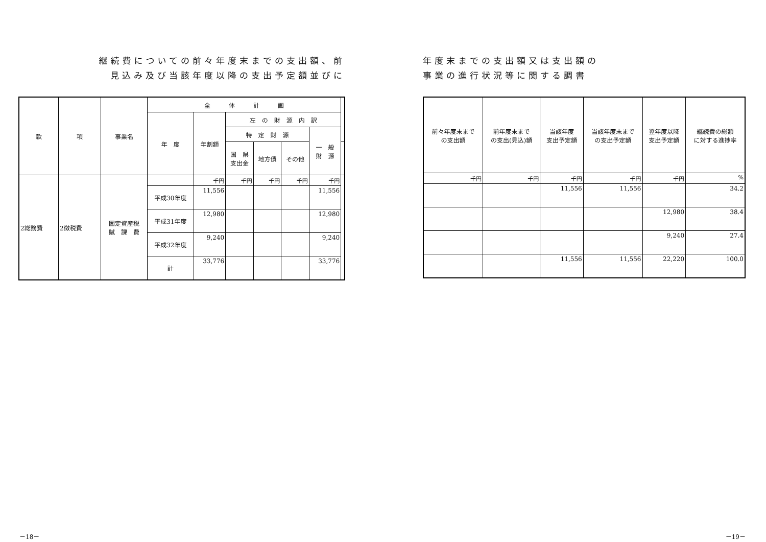継続費についての前々年度末までの支出額、前
見込み及び当該年度以降の支出予定額並びに
| 款 | 項 | 事業名 | 全 体 計 画 | | | | | | |
| --- | --- | --- | --- | --- | --- | --- | --- | --- | --- |
| | | | 年 度 | 年割額 | 左 の 財 源 内 訳 | | | | |
| | | | | | 特 定 財 源 | | | 一 般 財 源 | |
| | | | | | 国 県 支出金 | 地方債 | その他 | | |
| 2総務費 | 2徴税費 | 固定資産税 賦 課 費 | | 千円 | 千円 | 千円 | 千円 | 千円 | |
| | | | 平成30年度 | 11,556 | | | | 11,556 | |
| | | | 平成31年度 | 12,980 | | | | 12,980 | |
| | | | 平成32年度 | 9,240 | | | | 9,240 | |
| | | | 計 | 33,776 | | | | 33,776 | |
年度末までの支出額又は支出額の
事業の進行状況等に関する調書
| 前々年度末まで の支出額 | 前年度末まで の支出(見込)額 | 当該年度 支出予定額 | 当該年度末まで の支出予定額 | 翌年度以降 支出予定額 | 継続費の総額 に対する進捗率 |
| --- | --- | --- | --- | --- | --- |
| 千円 | 千円 | 千円 | 千円 | 千円 | % |
| | | 11,556 | 11,556 | | 34.2 |
| | | | | 12,980 | 38.4 |
| | | | | 9,240 | 27.4 |
| | | 11,556 | 11,556 | 22,220 | 100.0 |
－18－ －19－